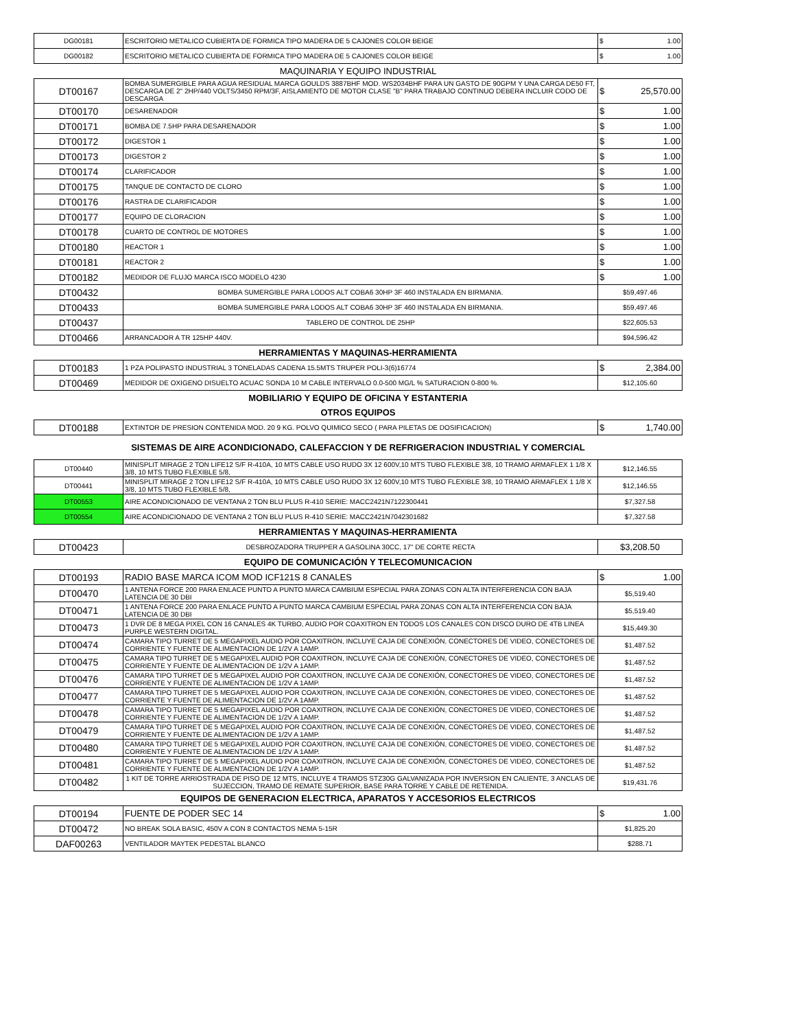| DG00181 | ESCRITORIO METALICO CUBIERTA DE FORMICA TIPO MADERA DE 5 CAJONES COLOR BEIGE | $ 1.00 |
| DG00182 | ESCRITORIO METALICO CUBIERTA DE FORMICA TIPO MADERA DE 5 CAJONES COLOR BEIGE | $ 1.00 |
MAQUINARIA Y EQUIPO INDUSTRIAL
| DT00167 | BOMBA SUMERGIBLE PARA AGUA RESIDUAL MARCA GOULDS 3887BHF MOD. WS2034BHF PARA UN GASTO DE 90GPM Y UNA CARGA DE50 FT, DESCARGA DE 2" 2HP/440 VOLTS/3450 RPM/3F, AISLAMIENTO DE MOTOR CLASE "B" PARA TRABAJO CONTINUO DEBERA INCLUIR CODO DE DESCARGA | $ 25,570.00 |
| DT00170 | DESARENADOR | $ 1.00 |
| DT00171 | BOMBA DE 7.5HP PARA DESARENADOR | $ 1.00 |
| DT00172 | DIGESTOR 1 | $ 1.00 |
| DT00173 | DIGESTOR 2 | $ 1.00 |
| DT00174 | CLARIFICADOR | $ 1.00 |
| DT00175 | TANQUE DE CONTACTO DE CLORO | $ 1.00 |
| DT00176 | RASTRA DE CLARIFICADOR | $ 1.00 |
| DT00177 | EQUIPO DE CLORACION | $ 1.00 |
| DT00178 | CUARTO DE CONTROL DE MOTORES | $ 1.00 |
| DT00180 | REACTOR 1 | $ 1.00 |
| DT00181 | REACTOR 2 | $ 1.00 |
| DT00182 | MEDIDOR DE FLUJO MARCA ISCO MODELO 4230 | $ 1.00 |
| DT00432 | BOMBA SUMERGIBLE PARA LODOS ALT COBA6 30HP 3F 460 INSTALADA EN BIRMANIA. | $59,497.46 |
| DT00433 | BOMBA SUMERGIBLE PARA LODOS ALT COBA6 30HP 3F 460 INSTALADA EN BIRMANIA. | $59,497.46 |
| DT00437 | TABLERO DE CONTROL DE 25HP | $22,605.53 |
| DT00466 | ARRANCADOR A TR 125HP 440V. | $94,596.42 |
HERRAMIENTAS Y MAQUINAS-HERRAMIENTA
| DT00183 | 1 PZA POLIPASTO INDUSTRIAL 3 TONELADAS CADENA 15.5MTS TRUPER POLI-3(6)16774 | $ 2,384.00 |
| DT00469 | MEDIDOR DE OXIGENO DISUELTO ACUAC SONDA 10 M CABLE INTERVALO 0.0-500 MG/L % SATURACION 0-800 %. | $12,105.60 |
MOBILIARIO Y EQUIPO DE OFICINA Y ESTANTERIA
OTROS EQUIPOS
| DT00188 | EXTINTOR DE PRESION CONTENIDA MOD. 20 9 KG. POLVO QUIMICO SECO ( PARA PILETAS DE DOSIFICACION) | $ 1,740.00 |
SISTEMAS DE AIRE ACONDICIONADO, CALEFACCION Y DE REFRIGERACION INDUSTRIAL Y COMERCIAL
| DT00440 | MINISPLIT MIRAGE 2 TON LIFE12 S/F R-410A, 10 MTS CABLE USO RUDO 3X 12 600V,10 MTS TUBO FLEXIBLE 3/8, 10 TRAMO ARMAFLEX 1 1/8 X 3/8, 10 MTS TUBO FLEXIBLE 5/8, | $12,146.55 |
| DT00441 | MINISPLIT MIRAGE 2 TON LIFE12 S/F R-410A, 10 MTS CABLE USO RUDO 3X 12 600V,10 MTS TUBO FLEXIBLE 3/8, 10 TRAMO ARMAFLEX 1 1/8 X 3/8, 10 MTS TUBO FLEXIBLE 5/8, | $12,146.55 |
| DT00553 | AIRE ACONDICIONADO DE VENTANA 2 TON BLU PLUS R-410 SERIE: MACC2421N7122300441 | $7,327.58 |
| DT00554 | AIRE ACONDICIONADO DE VENTANA 2 TON BLU PLUS R-410 SERIE: MACC2421N7042301682 | $7,327.58 |
HERRAMIENTAS Y MAQUINAS-HERRAMIENTA
| DT00423 | DESBROZADORA TRUPPER A GASOLINA 30CC, 17" DE CORTE RECTA | $3,208.50 |
EQUIPO DE COMUNICACIÓN Y TELECOMUNICACION
| DT00193 | RADIO BASE MARCA ICOM MOD ICF121S 8 CANALES | $ 1.00 |
| DT00470 | 1 ANTENA FORCE 200 PARA ENLACE PUNTO A PUNTO MARCA CAMBIUM ESPECIAL PARA ZONAS CON ALTA INTERFERENCIA CON BAJA LATENCIA DE 30 DBI | $5,519.40 |
| DT00471 | 1 ANTENA FORCE 200 PARA ENLACE PUNTO A PUNTO MARCA CAMBIUM ESPECIAL PARA ZONAS CON ALTA INTERFERENCIA CON BAJA LATENCIA DE 30 DBI | $5,519.40 |
| DT00473 | 1 DVR DE 8 MEGA PIXEL CON 16 CANALES 4K TURBO, AUDIO POR COAXITRON EN TODOS LOS CANALES CON DISCO DURO DE 4TB LINEA PURPLE WESTERN DIGITAL. | $15,449.30 |
| DT00474 | CAMARA TIPO TURRET DE 5 MEGAPIXEL AUDIO POR COAXITRON, INCLUYE CAJA DE CONEXIÓN, CONECTORES DE VIDEO, CONECTORES DE CORRIENTE Y FUENTE DE ALIMENTACION DE 1/2V A 1AMP. | $1,487.52 |
| DT00475 | CAMARA TIPO TURRET DE 5 MEGAPIXEL AUDIO POR COAXITRON, INCLUYE CAJA DE CONEXIÓN, CONECTORES DE VIDEO, CONECTORES DE CORRIENTE Y FUENTE DE ALIMENTACION DE 1/2V A 1AMP. | $1,487.52 |
| DT00476 | CAMARA TIPO TURRET DE 5 MEGAPIXEL AUDIO POR COAXITRON, INCLUYE CAJA DE CONEXIÓN, CONECTORES DE VIDEO, CONECTORES DE CORRIENTE Y FUENTE DE ALIMENTACION DE 1/2V A 1AMP. | $1,487.52 |
| DT00477 | CAMARA TIPO TURRET DE 5 MEGAPIXEL AUDIO POR COAXITRON, INCLUYE CAJA DE CONEXIÓN, CONECTORES DE VIDEO, CONECTORES DE CORRIENTE Y FUENTE DE ALIMENTACION DE 1/2V A 1AMP. | $1,487.52 |
| DT00478 | CAMARA TIPO TURRET DE 5 MEGAPIXEL AUDIO POR COAXITRON, INCLUYE CAJA DE CONEXIÓN, CONECTORES DE VIDEO, CONECTORES DE CORRIENTE Y FUENTE DE ALIMENTACION DE 1/2V A 1AMP. | $1,487.52 |
| DT00479 | CAMARA TIPO TURRET DE 5 MEGAPIXEL AUDIO POR COAXITRON, INCLUYE CAJA DE CONEXIÓN, CONECTORES DE VIDEO, CONECTORES DE CORRIENTE Y FUENTE DE ALIMENTACION DE 1/2V A 1AMP. | $1,487.52 |
| DT00480 | CAMARA TIPO TURRET DE 5 MEGAPIXEL AUDIO POR COAXITRON, INCLUYE CAJA DE CONEXIÓN, CONECTORES DE VIDEO, CONECTORES DE CORRIENTE Y FUENTE DE ALIMENTACION DE 1/2V A 1AMP. | $1,487.52 |
| DT00481 | CAMARA TIPO TURRET DE 5 MEGAPIXEL AUDIO POR COAXITRON, INCLUYE CAJA DE CONEXIÓN, CONECTORES DE VIDEO, CONECTORES DE CORRIENTE Y FUENTE DE ALIMENTACION DE 1/2V A 1AMP. | $1,487.52 |
| DT00482 | 1 KIT DE TORRE ARRIOSTRADA DE PISO DE 12 MTS, INCLUYE 4 TRAMOS STZ30G GALVANIZADA POR INVERSION EN CALIENTE, 3 ANCLAS DE SUJECCION, TRAMO DE REMATE SUPERIOR, BASE PARA TORRE Y CABLE DE RETENIDA. | $19,431.76 |
EQUIPOS DE GENERACION ELECTRICA, APARATOS Y ACCESORIOS ELECTRICOS
| DT00194 | FUENTE DE PODER SEC 14 | $ 1.00 |
| DT00472 | NO BREAK SOLA BASIC, 450V A CON 8 CONTACTOS NEMA 5-15R | $1,825.20 |
| DAF00263 | VENTILADOR MAYTEK PEDESTAL BLANCO | $288.71 |